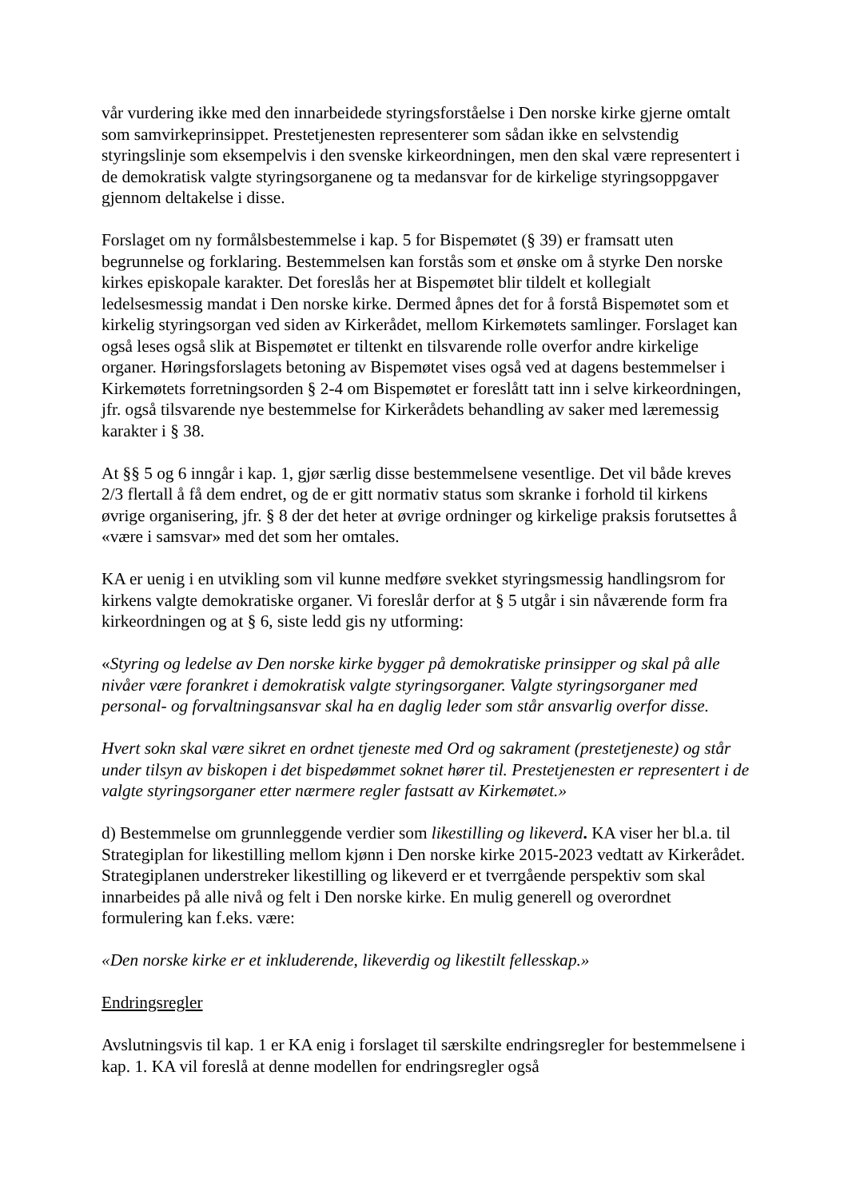vår vurdering ikke med den innarbeidede styringsforståelse i Den norske kirke gjerne omtalt som samvirkeprinsippet. Prestetjenesten representerer som sådan ikke en selvstendig styringslinje som eksempelvis i den svenske kirkeordningen, men den skal være representert i de demokratisk valgte styringsorganene og ta medansvar for de kirkelige styringsoppgaver gjennom deltakelse i disse.
Forslaget om ny formålsbestemmelse i kap. 5 for Bispemøtet (§ 39) er framsatt uten begrunnelse og forklaring. Bestemmelsen kan forstås som et ønske om å styrke Den norske kirkes episkopale karakter. Det foreslås her at Bispemøtet blir tildelt et kollegialt ledelsesmessig mandat i Den norske kirke. Dermed åpnes det for å forstå Bispemøtet som et kirkelig styringsorgan ved siden av Kirkerådet, mellom Kirkemøtets samlinger. Forslaget kan også leses også slik at Bispemøtet er tiltenkt en tilsvarende rolle overfor andre kirkelige organer. Høringsforslagets betoning av Bispemøtet vises også ved at dagens bestemmelser i Kirkemøtets forretningsorden § 2-4 om Bispemøtet er foreslått tatt inn i selve kirkeordningen, jfr. også tilsvarende nye bestemmelse for Kirkerådets behandling av saker med læremessig karakter i § 38.
At §§ 5 og 6 inngår i kap. 1, gjør særlig disse bestemmelsene vesentlige. Det vil både kreves 2/3 flertall å få dem endret, og de er gitt normativ status som skranke i forhold til kirkens øvrige organisering, jfr. § 8 der det heter at øvrige ordninger og kirkelige praksis forutsettes å «være i samsvar» med det som her omtales.
KA er uenig i en utvikling som vil kunne medføre svekket styringsmessig handlingsrom for kirkens valgte demokratiske organer. Vi foreslår derfor at § 5 utgår i sin nåværende form fra kirkeordningen og at § 6, siste ledd gis ny utforming:
«Styring og ledelse av Den norske kirke bygger på demokratiske prinsipper og skal på alle nivåer være forankret i demokratisk valgte styringsorganer. Valgte styringsorganer med personal- og forvaltningsansvar skal ha en daglig leder som står ansvarlig overfor disse.
Hvert sokn skal være sikret en ordnet tjeneste med Ord og sakrament (prestetjeneste) og står under tilsyn av biskopen i det bispedømmet soknet hører til. Prestetjenesten er representert i de valgte styringsorganer etter nærmere regler fastsatt av Kirkemøtet.»
d) Bestemmelse om grunnleggende verdier som likestilling og likeverd. KA viser her bl.a. til Strategiplan for likestilling mellom kjønn i Den norske kirke 2015-2023 vedtatt av Kirkerådet. Strategiplanen understreker likestilling og likeverd er et tverrgående perspektiv som skal innarbeides på alle nivå og felt i Den norske kirke. En mulig generell og overordnet formulering kan f.eks. være:
«Den norske kirke er et inkluderende, likeverdig og likestilt fellesskap.»
Endringsregler
Avslutningsvis til kap. 1 er KA enig i forslaget til særskilte endringsregler for bestemmelsene i kap. 1. KA vil foreslå at denne modellen for endringsregler også